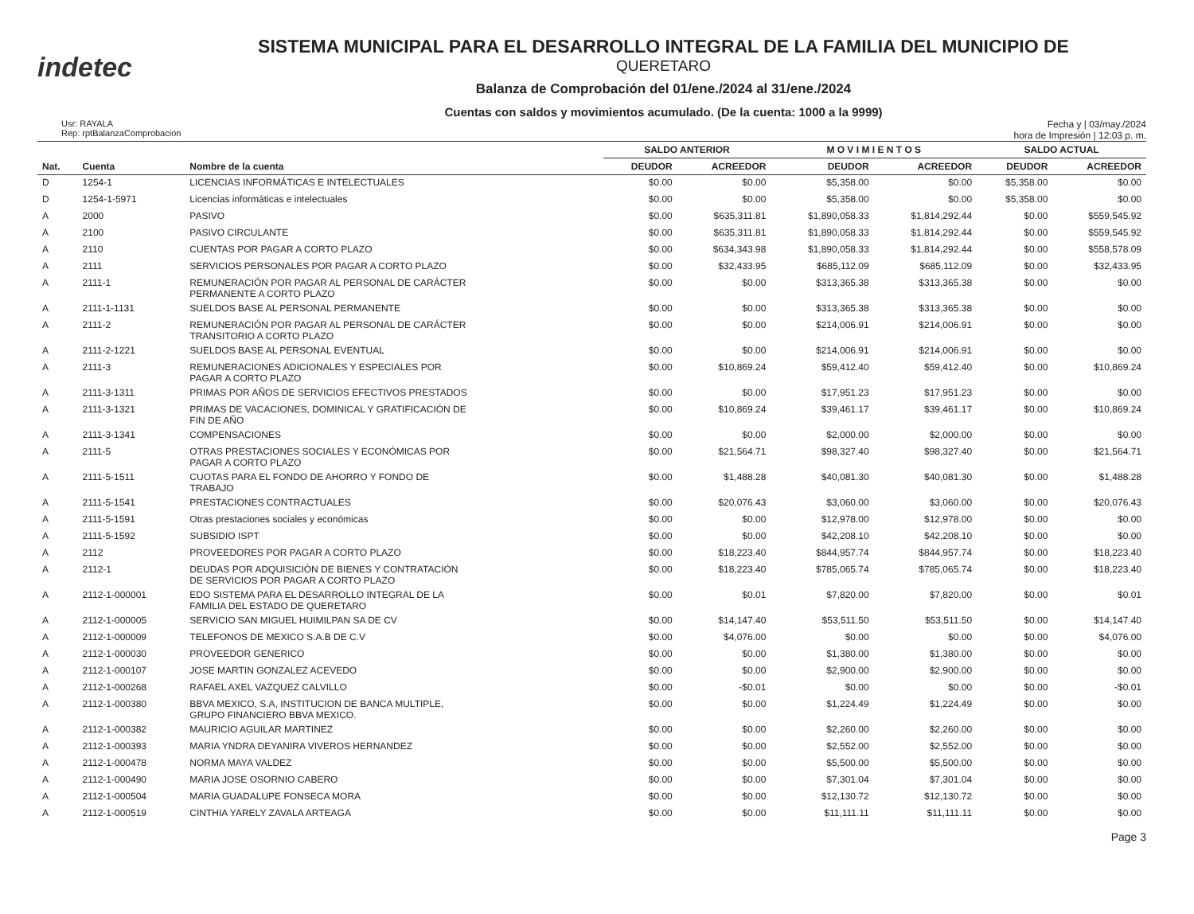indetec
SISTEMA MUNICIPAL PARA EL DESARROLLO INTEGRAL DE LA FAMILIA DEL MUNICIPIO DE
QUERETARO
Balanza de Comprobación del 01/ene./2024 al 31/ene./2024
Cuentas con saldos y movimientos acumulado. (De la cuenta: 1000 a la 9999)
Usr: RAYALA
Rep: rptBalanzaComprobacion
Fecha y | 03/may./2024
hora de Impresión | 12:03 p. m.
| | | | SALDO ANTERIOR | | M O V I M I E N T O S | | SALDO ACTUAL | |
| --- | --- | --- | --- | --- | --- | --- | --- | --- |
| Nat. | Cuenta | Nombre de la cuenta | DEUDOR | ACREEDOR | DEUDOR | ACREEDOR | DEUDOR | ACREEDOR |
| D | 1254-1 | LICENCIAS INFORMÁTICAS E INTELECTUALES | $0.00 | $0.00 | $5,358.00 | $0.00 | $5,358.00 | $0.00 |
| D | 1254-1-5971 | Licencias informáticas e intelectuales | $0.00 | $0.00 | $5,358.00 | $0.00 | $5,358.00 | $0.00 |
| A | 2000 | PASIVO | $0.00 | $635,311.81 | $1,890,058.33 | $1,814,292.44 | $0.00 | $559,545.92 |
| A | 2100 | PASIVO CIRCULANTE | $0.00 | $635,311.81 | $1,890,058.33 | $1,814,292.44 | $0.00 | $559,545.92 |
| A | 2110 | CUENTAS POR PAGAR A CORTO PLAZO | $0.00 | $634,343.98 | $1,890,058.33 | $1,814,292.44 | $0.00 | $558,578.09 |
| A | 2111 | SERVICIOS PERSONALES POR PAGAR A CORTO PLAZO | $0.00 | $32,433.95 | $685,112.09 | $685,112.09 | $0.00 | $32,433.95 |
| A | 2111-1 | REMUNERACIÓN POR PAGAR AL PERSONAL DE CARÁCTER PERMANENTE A CORTO PLAZO | $0.00 | $0.00 | $313,365.38 | $313,365.38 | $0.00 | $0.00 |
| A | 2111-1-1131 | SUELDOS BASE AL PERSONAL PERMANENTE | $0.00 | $0.00 | $313,365.38 | $313,365.38 | $0.00 | $0.00 |
| A | 2111-2 | REMUNERACIÓN POR PAGAR AL PERSONAL DE CARÁCTER TRANSITORIO A CORTO PLAZO | $0.00 | $0.00 | $214,006.91 | $214,006.91 | $0.00 | $0.00 |
| A | 2111-2-1221 | SUELDOS BASE AL PERSONAL EVENTUAL | $0.00 | $0.00 | $214,006.91 | $214,006.91 | $0.00 | $0.00 |
| A | 2111-3 | REMUNERACIONES ADICIONALES Y ESPECIALES POR PAGAR A CORTO PLAZO | $0.00 | $10,869.24 | $59,412.40 | $59,412.40 | $0.00 | $10,869.24 |
| A | 2111-3-1311 | PRIMAS POR AÑOS DE SERVICIOS EFECTIVOS PRESTADOS | $0.00 | $0.00 | $17,951.23 | $17,951.23 | $0.00 | $0.00 |
| A | 2111-3-1321 | PRIMAS DE VACACIONES, DOMINICAL Y GRATIFICACIÓN DE FIN DE AÑO | $0.00 | $10,869.24 | $39,461.17 | $39,461.17 | $0.00 | $10,869.24 |
| A | 2111-3-1341 | COMPENSACIONES | $0.00 | $0.00 | $2,000.00 | $2,000.00 | $0.00 | $0.00 |
| A | 2111-5 | OTRAS PRESTACIONES SOCIALES Y ECONÓMICAS POR PAGAR A CORTO PLAZO | $0.00 | $21,564.71 | $98,327.40 | $98,327.40 | $0.00 | $21,564.71 |
| A | 2111-5-1511 | CUOTAS PARA EL FONDO DE AHORRO Y FONDO DE TRABAJO | $0.00 | $1,488.28 | $40,081.30 | $40,081.30 | $0.00 | $1,488.28 |
| A | 2111-5-1541 | PRESTACIONES CONTRACTUALES | $0.00 | $20,076.43 | $3,060.00 | $3,060.00 | $0.00 | $20,076.43 |
| A | 2111-5-1591 | Otras prestaciones sociales y económicas | $0.00 | $0.00 | $12,978.00 | $12,978.00 | $0.00 | $0.00 |
| A | 2111-5-1592 | SUBSIDIO ISPT | $0.00 | $0.00 | $42,208.10 | $42,208.10 | $0.00 | $0.00 |
| A | 2112 | PROVEEDORES POR PAGAR A CORTO PLAZO | $0.00 | $18,223.40 | $844,957.74 | $844,957.74 | $0.00 | $18,223.40 |
| A | 2112-1 | DEUDAS POR ADQUISICIÓN DE BIENES Y CONTRATACIÓN DE SERVICIOS POR PAGAR A CORTO PLAZO | $0.00 | $18,223.40 | $785,065.74 | $785,065.74 | $0.00 | $18,223.40 |
| A | 2112-1-000001 | EDO SISTEMA PARA EL DESARROLLO INTEGRAL DE LA FAMILIA DEL ESTADO DE QUERETARO | $0.00 | $0.01 | $7,820.00 | $7,820.00 | $0.00 | $0.01 |
| A | 2112-1-000005 | SERVICIO SAN MIGUEL HUIMILPAN SA DE CV | $0.00 | $14,147.40 | $53,511.50 | $53,511.50 | $0.00 | $14,147.40 |
| A | 2112-1-000009 | TELEFONOS DE MEXICO S.A.B DE C.V | $0.00 | $4,076.00 | $0.00 | $0.00 | $0.00 | $4,076.00 |
| A | 2112-1-000030 | PROVEEDOR GENERICO | $0.00 | $0.00 | $1,380.00 | $1,380.00 | $0.00 | $0.00 |
| A | 2112-1-000107 | JOSE MARTIN GONZALEZ ACEVEDO | $0.00 | $0.00 | $2,900.00 | $2,900.00 | $0.00 | $0.00 |
| A | 2112-1-000268 | RAFAEL AXEL VAZQUEZ CALVILLO | $0.00 | -$0.01 | $0.00 | $0.00 | $0.00 | -$0.01 |
| A | 2112-1-000380 | BBVA MEXICO, S.A, INSTITUCION DE BANCA MULTIPLE, GRUPO FINANCIERO BBVA MEXICO. | $0.00 | $0.00 | $1,224.49 | $1,224.49 | $0.00 | $0.00 |
| A | 2112-1-000382 | MAURICIO AGUILAR MARTINEZ | $0.00 | $0.00 | $2,260.00 | $2,260.00 | $0.00 | $0.00 |
| A | 2112-1-000393 | MARIA YNDRA DEYANIRA VIVEROS HERNANDEZ | $0.00 | $0.00 | $2,552.00 | $2,552.00 | $0.00 | $0.00 |
| A | 2112-1-000478 | NORMA MAYA VALDEZ | $0.00 | $0.00 | $5,500.00 | $5,500.00 | $0.00 | $0.00 |
| A | 2112-1-000490 | MARIA JOSE OSORNIO CABERO | $0.00 | $0.00 | $7,301.04 | $7,301.04 | $0.00 | $0.00 |
| A | 2112-1-000504 | MARIA GUADALUPE FONSECA MORA | $0.00 | $0.00 | $12,130.72 | $12,130.72 | $0.00 | $0.00 |
| A | 2112-1-000519 | CINTHIA YARELY ZAVALA ARTEAGA | $0.00 | $0.00 | $11,111.11 | $11,111.11 | $0.00 | $0.00 |
Page 3